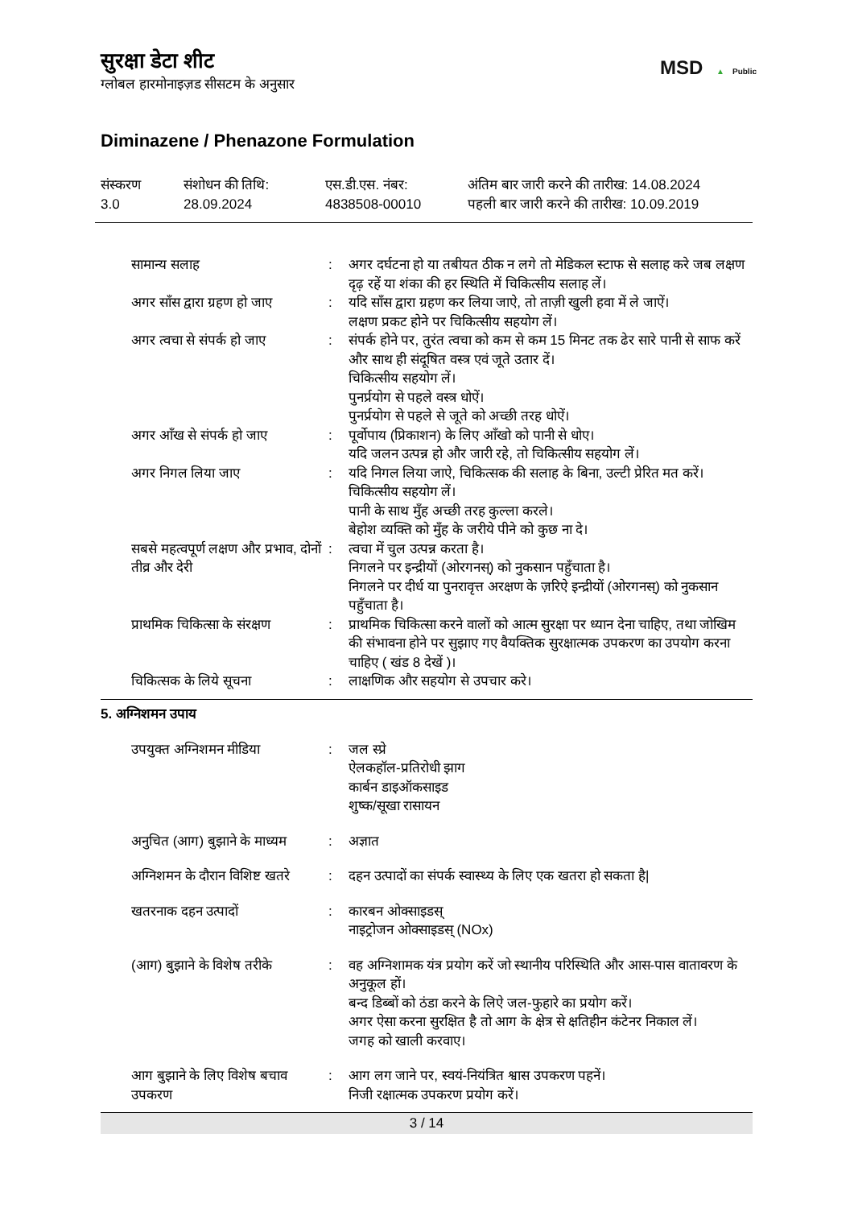सुरक्षा डेटा शीट
ग्लोबल हारमोनाइज़ड सीसटम के अनुसार
MSD ▲ Public
Diminazene / Phenazone Formulation
संस्करण
3.0
संशोधन की तिथि:
28.09.2024
एस.डी.एस. नंबर:
4838508-00010
अंतिम बार जारी करने की तारीख: 14.08.2024
पहली बार जारी करने की तारीख: 10.09.2019
| सामान्य सलाह | : | अगर दर्घटना हो या तबीयत ठीक न लगे तो मेडिकल स्टाफ से सलाह करे जब लक्षण दृढ़ रहें या शंका की हर स्थिति में चिकित्सीय सलाह लें। |
| अगर साँस द्वारा ग्रहण हो जाए | : | यदि साँस द्वारा ग्रहण कर लिया जाऐ, तो ताज़ी खुली हवा में ले जाऐं। लक्षण प्रकट होने पर चिकित्सीय सहयोग लें। |
| अगर त्वचा से संपर्क हो जाए | : | संपर्क होने पर, तुरंत त्वचा को कम से कम 15 मिनट तक ढेर सारे पानी से साफ करें और साथ ही संदूषित वस्त्र एवं जूते उतार दें। चिकित्सीय सहयोग लें। पुनर्प्रयोग से पहले वस्त्र धोऐं। पुनर्प्रयोग से पहले से जूते को अच्छी तरह धोऐं। |
| अगर आँख से संपर्क हो जाए | : | पूर्वोपाय (प्रिकाशन) के लिए आँखो को पानी से धोए। यदि जलन उत्पन्न हो और जारी रहे, तो चिकित्सीय सहयोग लें। |
| अगर निगल लिया जाए | : | यदि निगल लिया जाऐ, चिकित्सक की सलाह के बिना, उल्टी प्रेरित मत करें। चिकित्सीय सहयोग लें। पानी के साथ मुँह अच्छी तरह कुल्ला करले। बेहोश व्यक्ति को मुँह के जरीये पीने को कुछ ना दे। |
| सबसे महत्वपूर्ण लक्षण और प्रभाव, दोनों तीव्र और देरी | : | त्वचा में चुल उत्पन्न करता है। निगलने पर इन्द्रीयों (ओरगनस्) को नुकसान पहुँचाता है। निगलने पर दीर्ध या पुनरावृत्त अरक्षण के ज़रिऐ इन्द्रीयों (ओरगनस्) को नुकसान पहुँचाता है। |
| प्राथमिक चिकित्सा के संरक्षण | : | प्राथमिक चिकित्सा करने वालों को आत्म सुरक्षा पर ध्यान देना चाहिए, तथा जोखिम की संभावना होने पर सुझाए गए वैयक्तिक सुरक्षात्मक उपकरण का उपयोग करना चाहिए ( खंड 8 देखें )। |
| चिकित्सक के लिये सूचना | : | लाक्षणिक और सहयोग से उपचार करे। |
5. अग्निशमन उपाय
| उपयुक्त अग्निशमन मीडिया | : | जल स्प्रे ऐलकहॉल-प्रतिरोधी झाग कार्बन डाइऑकसाइड शुष्क/सूखा रासायन |
| अनुचित (आग) बुझाने के माध्यम | : | अज्ञात |
| अग्निशमन के दौरान विशिष्ट खतरे | : | दहन उत्पादों का संपर्क स्वास्थ्य के लिए एक खतरा हो सकता है/ |
| खतरनाक दहन उत्पादों | : | कारबन ओक्साइडस् नाइट्रोजन ओक्साइडस् (NOx) |
| (आग) बुझाने के विशेष तरीके | : | वह अग्निशामक यंत्र प्रयोग करें जो स्थानीय परिस्थिति और आस-पास वातावरण के अनुकूल हों। बन्द डिब्बों को ठंडा करने के लिऐ जल-फुहारे का प्रयोग करें। अगर ऐसा करना सुरक्षित है तो आग के क्षेत्र से क्षतिहीन कंटेनर निकाल लें। जगह को खाली करवाए। |
| आग बुझाने के लिए विशेष बचाव उपकरण | : | आग लग जाने पर, स्वयं-नियंत्रित श्वास उपकरण पहनें। निजी रक्षात्मक उपकरण प्रयोग करें। |
3 / 14